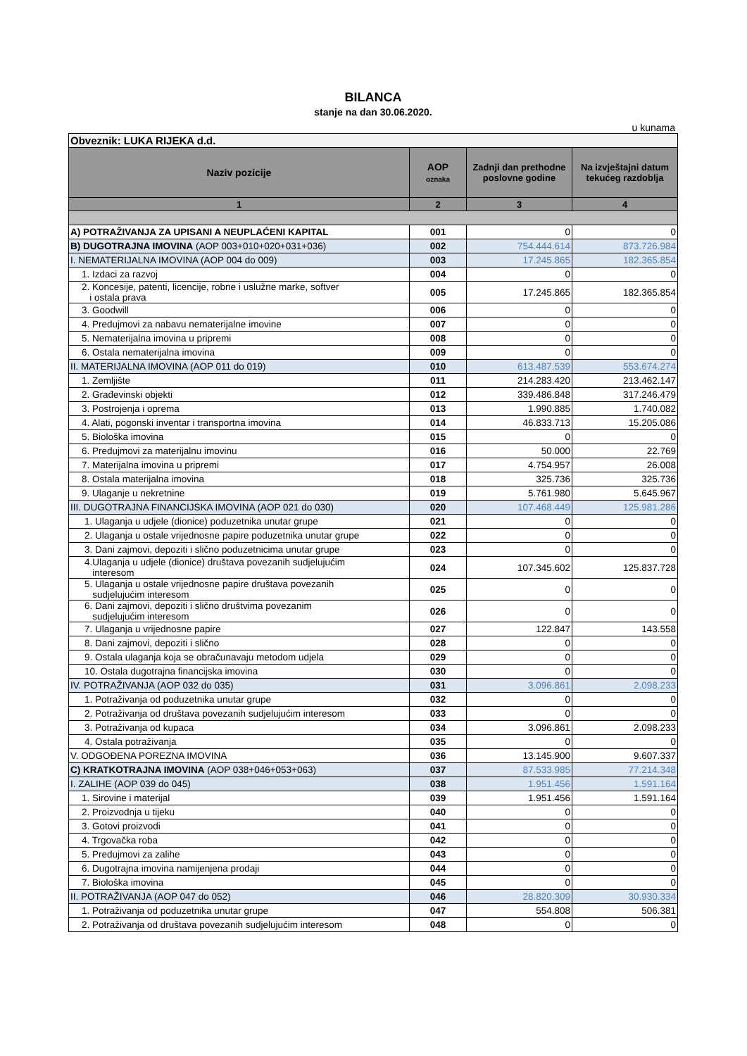BILANCA
stanje na dan 30.06.2020.
u kunama
| Obveznik: LUKA RIJEKA d.d. | | | |
| Naziv pozicije | AOP oznaka | Zadnji dan prethodne poslovne godine | Na izvještajni datum tekućeg razdoblja |
| 1 | 2 | 3 | 4 |
| A) POTRAŽIVANJA ZA UPISANI A NEUPLAĆENI KAPITAL | 001 | 0 | 0 |
| B) DUGOTRAJNA IMOVINA (AOP 003+010+020+031+036) | 002 | 754.444.614 | 873.726.984 |
| I. NEMATERIJALNA IMOVINA (AOP 004 do 009) | 003 | 17.245.865 | 182.365.854 |
| 1. Izdaci za razvoj | 004 | 0 | 0 |
| 2. Koncesije, patenti, licencije, robne i uslužne marke, softver i ostala prava | 005 | 17.245.865 | 182.365.854 |
| 3. Goodwill | 006 | 0 | 0 |
| 4. Predujmovi za nabavu nematerijalne imovine | 007 | 0 | 0 |
| 5. Nematerijalna imovina u pripremi | 008 | 0 | 0 |
| 6. Ostala nematerijalna imovina | 009 | 0 | 0 |
| II. MATERIJALNA IMOVINA (AOP 011 do 019) | 010 | 613.487.539 | 553.674.274 |
| 1. Zemljište | 011 | 214.283.420 | 213.462.147 |
| 2. Građevinski objekti | 012 | 339.486.848 | 317.246.479 |
| 3. Postrojenja i oprema | 013 | 1.990.885 | 1.740.082 |
| 4. Alati, pogonski inventar i transportna imovina | 014 | 46.833.713 | 15.205.086 |
| 5. Biološka imovina | 015 | 0 | 0 |
| 6. Predujmovi za materijalnu imovinu | 016 | 50.000 | 22.769 |
| 7. Materijalna imovina u pripremi | 017 | 4.754.957 | 26.008 |
| 8. Ostala materijalna imovina | 018 | 325.736 | 325.736 |
| 9. Ulaganje u nekretnine | 019 | 5.761.980 | 5.645.967 |
| III. DUGOTRAJNA FINANCIJSKA IMOVINA (AOP 021 do 030) | 020 | 107.468.449 | 125.981.286 |
| 1. Ulaganja u udjele (dionice) poduzetnika unutar grupe | 021 | 0 | 0 |
| 2. Ulaganja u ostale vrijednosne papire poduzetnika unutar grupe | 022 | 0 | 0 |
| 3. Dani zajmovi, depoziti i slično poduzetnicima unutar grupe | 023 | 0 | 0 |
| 4.Ulaganja u udjele (dionice) društava povezanih sudjelujućim interesom | 024 | 107.345.602 | 125.837.728 |
| 5. Ulaganja u ostale vrijednosne papire društava povezanih sudjelujućim interesom | 025 | 0 | 0 |
| 6. Dani zajmovi, depoziti i slično društvima povezanim sudjelujućim interesom | 026 | 0 | 0 |
| 7. Ulaganja u vrijednosne papire | 027 | 122.847 | 143.558 |
| 8. Dani zajmovi, depoziti i slično | 028 | 0 | 0 |
| 9. Ostala ulaganja koja se obračunavaju metodom udjela | 029 | 0 | 0 |
| 10. Ostala dugotrajna financijska imovina | 030 | 0 | 0 |
| IV. POTRAŽIVANJA (AOP 032 do 035) | 031 | 3.096.861 | 2.098.233 |
| 1. Potraživanja od poduzetnika unutar grupe | 032 | 0 | 0 |
| 2. Potraživanja od društava povezanih sudjelujućim interesom | 033 | 0 | 0 |
| 3. Potraživanja od kupaca | 034 | 3.096.861 | 2.098.233 |
| 4. Ostala potraživanja | 035 | 0 | 0 |
| V. ODGOĐENA POREZNA IMOVINA | 036 | 13.145.900 | 9.607.337 |
| C) KRATKOTRAJNA IMOVINA (AOP 038+046+053+063) | 037 | 87.533.985 | 77.214.348 |
| I. ZALIHE (AOP 039 do 045) | 038 | 1.951.456 | 1.591.164 |
| 1. Sirovine i materijal | 039 | 1.951.456 | 1.591.164 |
| 2. Proizvodnja u tijeku | 040 | 0 | 0 |
| 3. Gotovi proizvodi | 041 | 0 | 0 |
| 4. Trgovačka roba | 042 | 0 | 0 |
| 5. Predujmovi za zalihe | 043 | 0 | 0 |
| 6. Dugotrajna imovina namijenjena prodaji | 044 | 0 | 0 |
| 7. Biološka imovina | 045 | 0 | 0 |
| II. POTRAŽIVANJA (AOP 047 do 052) | 046 | 28.820.309 | 30.930.334 |
| 1. Potraživanja od poduzetnika unutar grupe | 047 | 554.808 | 506.381 |
| 2. Potraživanja od društava povezanih sudjelujućim interesom | 048 | 0 | 0 |